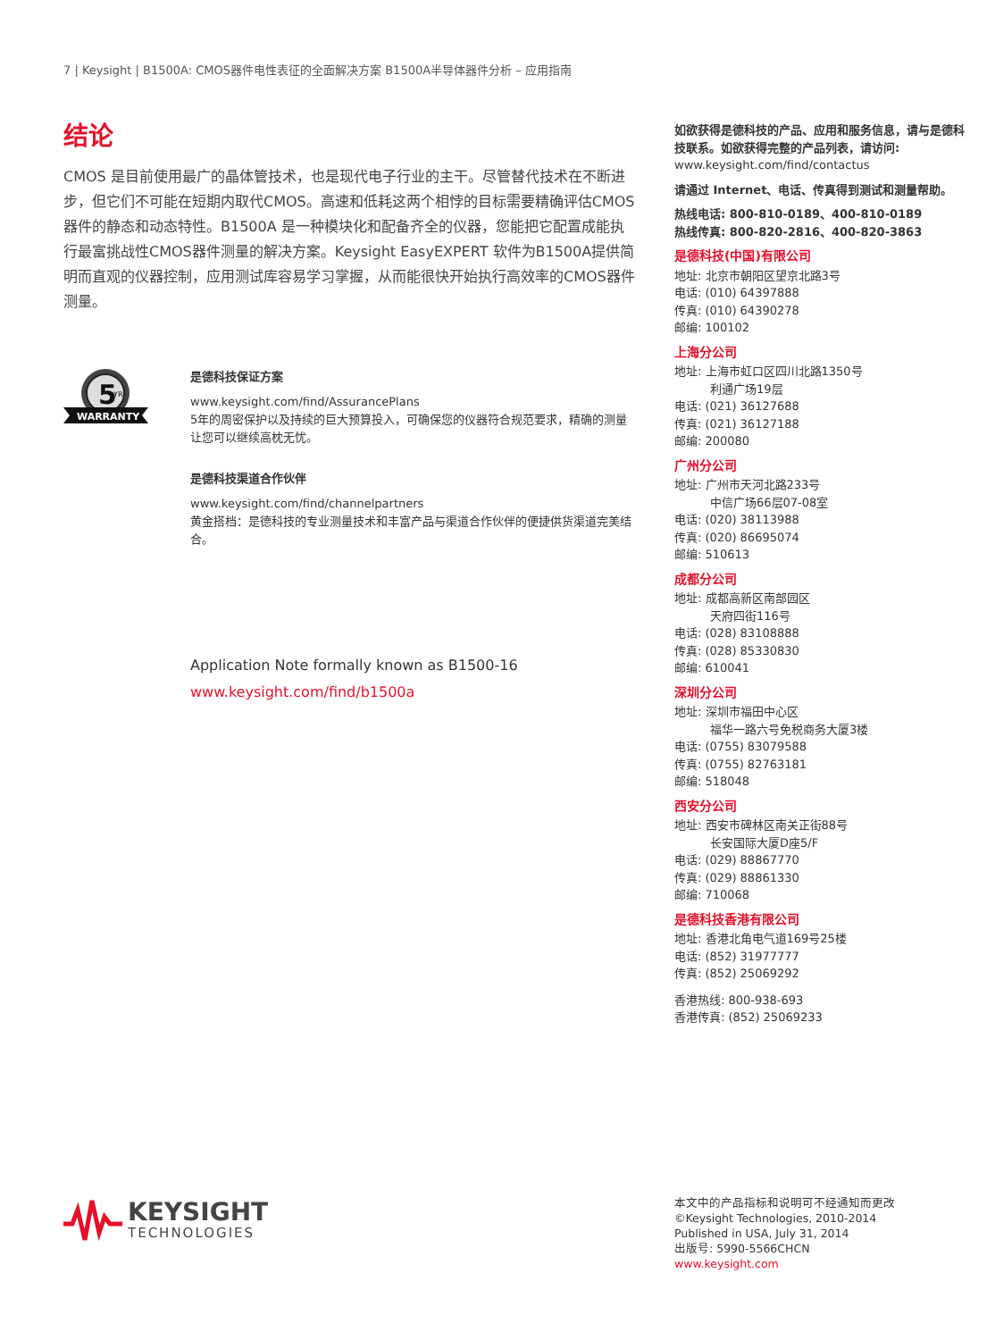7 | Keysight | B1500A: CMOS器件电性表征的全面解决方案 B1500A半导体器件分析 – 应用指南
结论
CMOS 是目前使用最广的晶体管技术，也是现代电子行业的主干。尽管替代技术在不断进步，但它们不可能在短期内取代CMOS。高速和低耗这两个相悖的目标需要精确评估CMOS 器件的静态和动态特性。B1500A 是一种模块化和配备齐全的仪器，您能把它配置成能执行最富挑战性CMOS器件测量的解决方案。Keysight EasyEXPERT 软件为B1500A提供简明而直观的仪器控制，应用测试库容易学习掌握，从而能很快开始执行高效率的CMOS器件测量。
5
YR
WARRANTY
是德科技保证方案
www.keysight.com/find/AssurancePlans
5年的周密保护以及持续的巨大预算投入，可确保您的仪器符合规范要求，精确的测量让您可以继续高枕无忧。
是德科技渠道合作伙伴
www.keysight.com/find/channelpartners
黄金搭档：是德科技的专业测量技术和丰富产品与渠道合作伙伴的便捷供货渠道完美结合。
Application Note formally known as B1500-16
www.keysight.com/find/b1500a
如欲获得是德科技的产品、应用和服务信息，请与是德科技联系。如欲获得完整的产品列表，请访问:
www.keysight.com/find/contactus
请通过 Internet、电话、传真得到测试和测量帮助。
热线电话: 800-810-0189、400-810-0189
热线传真: 800-820-2816、400-820-3863
是德科技(中国)有限公司
地址: 北京市朝阳区望京北路3号
电话: (010) 64397888
传真: (010) 64390278
邮编: 100102
上海分公司
地址: 上海市虹口区四川北路1350号
利通广场19层
电话: (021) 36127688
传真: (021) 36127188
邮编: 200080
广州分公司
地址: 广州市天河北路233号
中信广场66层07-08室
电话: (020) 38113988
传真: (020) 86695074
邮编: 510613
成都分公司
地址: 成都高新区南部园区
天府四街116号
电话: (028) 83108888
传真: (028) 85330830
邮编: 610041
深圳分公司
地址: 深圳市福田中心区
福华一路六号免税商务大厦3楼
电话: (0755) 83079588
传真: (0755) 82763181
邮编: 518048
西安分公司
地址: 西安市碑林区南关正街88号
长安国际大厦D座5/F
电话: (029) 88867770
传真: (029) 88861330
邮编: 710068
是德科技香港有限公司
地址: 香港北角电气道169号25楼
电话: (852) 31977777
传真: (852) 25069292
香港热线: 800-938-693
香港传真: (852) 25069233
KEYSIGHT
TECHNOLOGIES
本文中的产品指标和说明可不经通知而更改
©Keysight Technologies, 2010-2014
Published in USA, July 31, 2014
出版号: 5990-5566CHCN
www.keysight.com